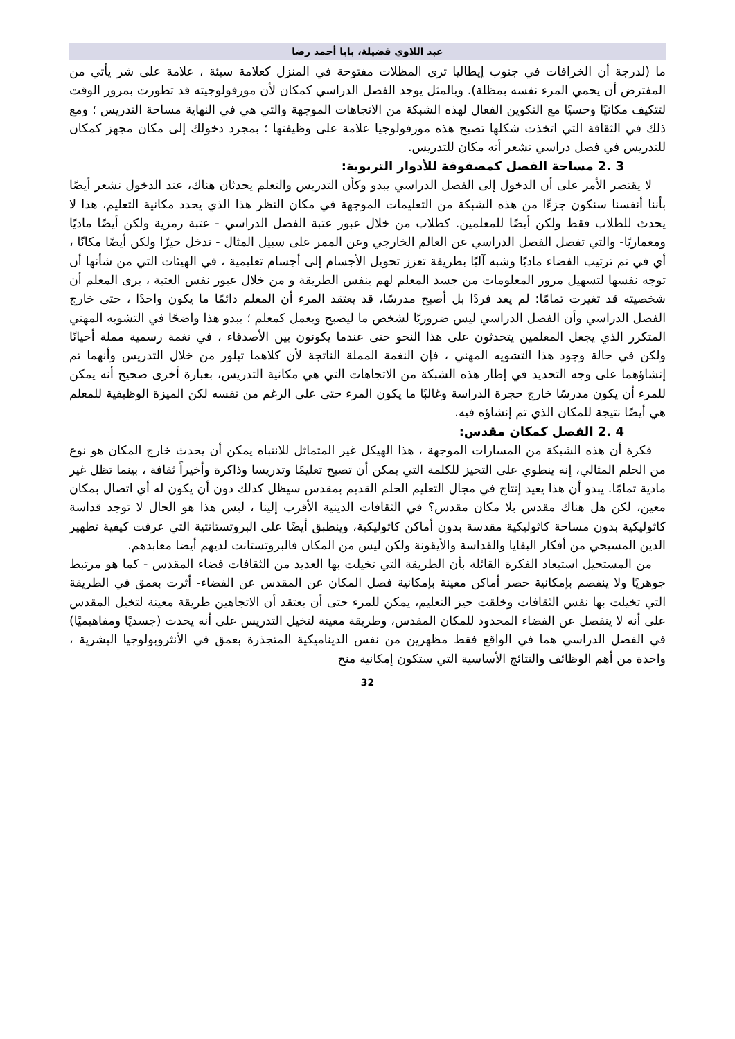عبد اللاوي فضيلة، بابا أحمد رضا
ما (لدرجة أن الخرافات في جنوب إيطاليا ترى المظلات مفتوحة في المنزل كعلامة سيئة ، علامة على شر يأتي من المفترض أن يحمي المرء نفسه بمظلة). وبالمثل يوجد الفصل الدراسي كمكان لأن مورفولوجيته قد تطورت بمرور الوقت لتتكيف مكانيًا وحسيًا مع التكوين الفعال لهذه الشبكة من الاتجاهات الموجهة والتي هي في النهاية مساحة التدريس ؛ ومع ذلك في الثقافة التي اتخذت شكلها تصبح هذه مورفولوجيا علامة على وظيفتها ؛ بمجرد دخولك إلى مكان مجهز كمكان للتدريس في فصل دراسي تشعر أنه مكان للتدريس.
3 .2 مساحة الفصل كمصفوفة للأدوار التربوية:
لا يقتصر الأمر على أن الدخول إلى الفصل الدراسي يبدو وكأن التدريس والتعلم يحدثان هناك، عند الدخول نشعر أيضًا بأننا أنفسنا سنكون جزءًا من هذه الشبكة من التعليمات الموجهة في مكان النظر هذا الذي يحدد مكانية التعليم، هذا لا يحدث للطلاب فقط ولكن أيضًا للمعلمين. كطلاب من خلال عبور عتبة الفصل الدراسي - عتبة رمزية ولكن أيضًا ماديًا ومعماريًا- والتي تفصل الفصل الدراسي عن العالم الخارجي وعن الممر على سبيل المثال - ندخل حيزًا ولكن أيضًا مكانًا ، أي في تم ترتيب الفضاء ماديًا وشبه آليًا بطريقة تعزز تحويل الأجسام إلى أجسام تعليمية ، في الهيئات التي من شأنها أن توجه نفسها لتسهيل مرور المعلومات من جسد المعلم لهم بنفس الطريقة و من خلال عبور نفس العتبة ، يرى المعلم أن شخصيته قد تغيرت تمامًا: لم يعد فردًا بل أصبح مدرسًا، قد يعتقد المرء أن المعلم دائمًا ما يكون واحدًا ، حتى خارج الفصل الدراسي وأن الفصل الدراسي ليس ضروريًا لشخص ما ليصبح ويعمل كمعلم ؛ يبدو هذا واضحًا في التشويه المهني المتكرر الذي يجعل المعلمين يتحدثون على هذا النحو حتى عندما يكونون بين الأصدقاء ، في نغمة رسمية مملة أحيانًا ولكن في حالة وجود هذا التشويه المهني ، فإن النغمة المملة الناتجة لأن كلاهما تبلور من خلال التدريس وأنهما تم إنشاؤهما على وجه التحديد في إطار هذه الشبكة من الاتجاهات التي هي مكانية التدريس، بعبارة أخرى صحيح أنه يمكن للمرء أن يكون مدرسًا خارج حجرة الدراسة وغالبًا ما يكون المرء حتى على الرغم من نفسه لكن الميزة الوظيفية للمعلم هي أيضًا نتيجة للمكان الذي تم إنشاؤه فيه.
4 .2 الفصل كمكان مقدس:
فكرة أن هذه الشبكة من المسارات الموجهة ، هذا الهيكل غير المتماثل للانتباه يمكن أن يحدث خارج المكان هو نوع من الحلم المثالي، إنه ينطوي على التحيز للكلمة التي يمكن أن تصبح تعليمًا وتدريسا وذاكرة وأخيراً ثقافة ، بينما تظل غير مادية تمامًا. يبدو أن هذا يعيد إنتاج في مجال التعليم الحلم القديم بمقدس سيظل كذلك دون أن يكون له أي اتصال بمكان معين، لكن هل هناك مقدس بلا مكان مقدس؟ في الثقافات الدينية الأقرب إلينا ، ليس هذا هو الحال لا توجد قداسة كاثوليكية بدون مساحة كاثوليكية مقدسة بدون أماكن كاثوليكية، وينطبق أيضًا على البروتستانتية التي عرفت كيفية تطهير الدين المسيحي من أفكار البقايا والقداسة والأيقونة ولكن ليس من المكان فالبروتستانت لديهم أيضا معابدهم.
من المستحيل استبعاد الفكرة القائلة بأن الطريقة التي تخيلت بها العديد من الثقافات فضاء المقدس - كما هو مرتبط جوهريًا ولا ينفصم بإمكانية حصر أماكن معينة بإمكانية فصل المكان عن المقدس عن الفضاء- أثرت بعمق في الطريقة التي تخيلت بها نفس الثقافات وخلقت حيز التعليم، يمكن للمرء حتى أن يعتقد أن الاتجاهين طريقة معينة لتخيل المقدس على أنه لا ينفصل عن الفضاء المحدود للمكان المقدس، وطريقة معينة لتخيل التدريس على أنه يحدث (جسديًا ومفاهيميًا) في الفصل الدراسي هما في الواقع فقط مظهرين من نفس الديناميكية المتجذرة بعمق في الأنثروبولوجيا البشرية ، واحدة من أهم الوظائف والنتائج الأساسية التي ستكون إمكانية منح
32